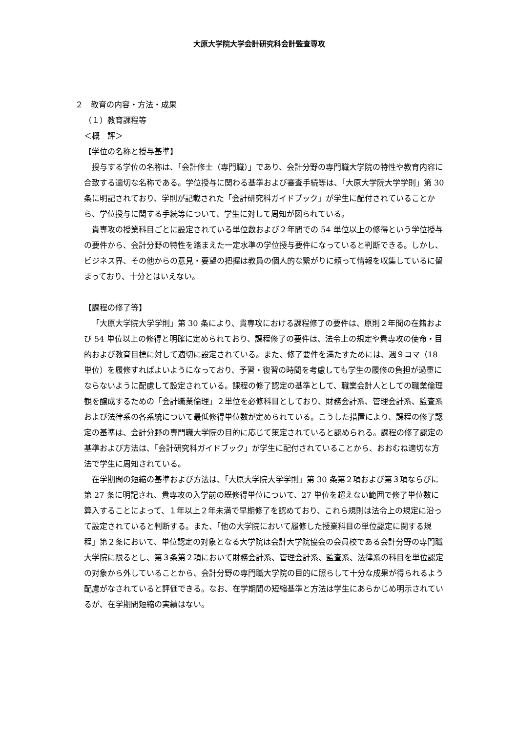大原大学院大学会計研究科会計監査専攻
２　教育の内容・方法・成果
（１）教育課程等
＜概　評＞
【学位の名称と授与基準】
授与する学位の名称は、「会計修士（専門職）」であり、会計分野の専門職大学院の特性や教育内容に合致する適切な名称である。学位授与に関わる基準および審査手続等は、「大原大学院大学学則」第 30 条に明記されており、学則が記載された「会計研究科ガイドブック」が学生に配付されていることから、学位授与に関する手続等について、学生に対して周知が図られている。
貴専攻の授業科目ごとに設定されている単位数および２年間での 54 単位以上の修得という学位授与の要件から、会計分野の特性を踏まえた一定水準の学位授与要件になっていると判断できる。しかし、ビジネス界、その他からの意見・要望の把握は教員の個人的な繋がりに頼って情報を収集しているに留まっており、十分とはいえない。
【課程の修了等】
「大原大学院大学学則」第 30 条により、貴専攻における課程修了の要件は、原則２年間の在籍および 54 単位以上の修得と明確に定められており、課程修了の要件は、法令上の規定や貴専攻の使命・目的および教育目標に対して適切に設定されている。また、修了要件を満たすためには、週９コマ（18 単位）を履修すればよいようになっており、予習・復習の時間を考慮しても学生の履修の負担が過重にならないように配慮して設定されている。課程の修了認定の基準として、職業会計人としての職業倫理観を醸成するための「会計職業倫理」２単位を必修科目としており、財務会計系、管理会計系、監査系および法律系の各系統について最低修得単位数が定められている。こうした措置により、課程の修了認定の基準は、会計分野の専門職大学院の目的に応じて策定されていると認められる。課程の修了認定の基準および方法は、「会計研究科ガイドブック」が学生に配付されていることから、おおむね適切な方法で学生に周知されている。
在学期間の短縮の基準および方法は、「大原大学院大学学則」第 30 条第２項および第３項ならびに第 27 条に明記され、貴専攻の入学前の既修得単位について、27 単位を超えない範囲で修了単位数に算入することによって、１年以上２年未満で早期修了を認めており、これら規則は法令上の規定に沿って設定されていると判断する。また、「他の大学院において履修した授業科目の単位認定に関する規程」第２条において、単位認定の対象となる大学院は会計大学院協会の会員校である会計分野の専門職大学院に限るとし、第３条第２項において財務会計系、管理会計系、監査系、法律系の科目を単位認定の対象から外していることから、会計分野の専門職大学院の目的に照らして十分な成果が得られるよう配慮がなされていると評価できる。なお、在学期間の短縮基準と方法は学生にあらかじめ明示されているが、在学期間短縮の実績はない。